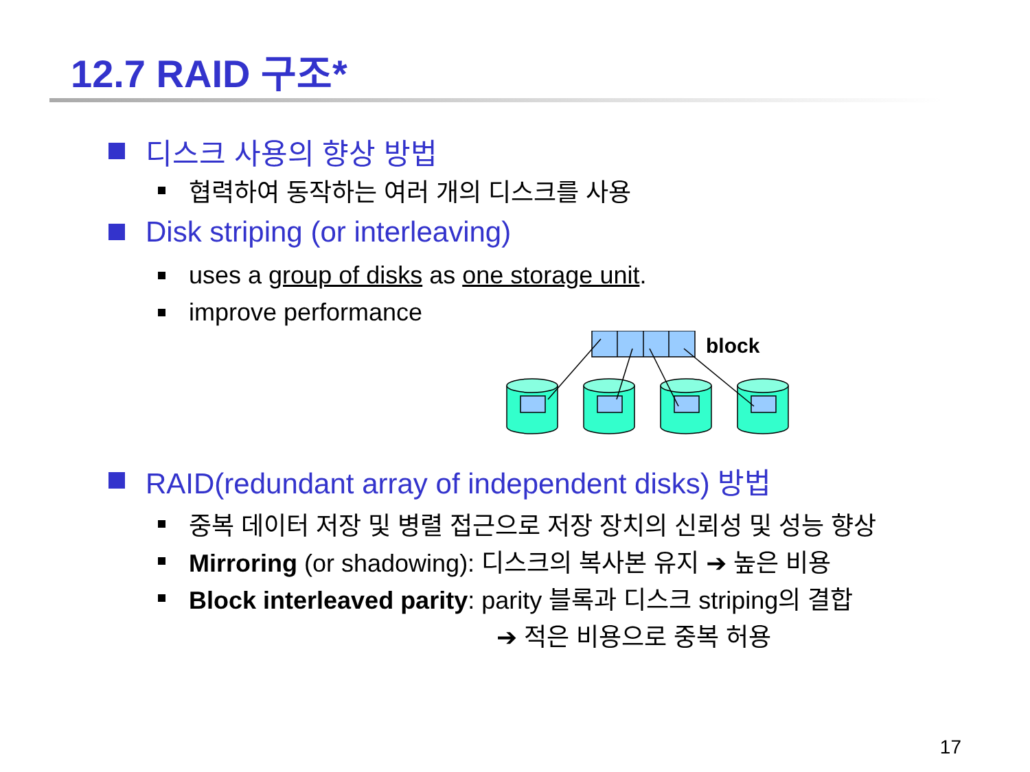12.7 RAID 구조*
디스크 사용의 향상 방법
협력하여 동작하는 여러 개의 디스크를 사용
Disk striping (or interleaving)
uses a group of disks as one storage unit.
improve performance
block
RAID(redundant array of independent disks) 방법
중복 데이터 저장 및 병렬 접근으로 저장 장치의 신뢰성 및 성능 향상
Mirroring (or shadowing): 디스크의 복사본 유지 ➔ 높은 비용
Block interleaved parity: parity 블록과 디스크 striping의 결합
➔ 적은 비용으로 중복 허용
17